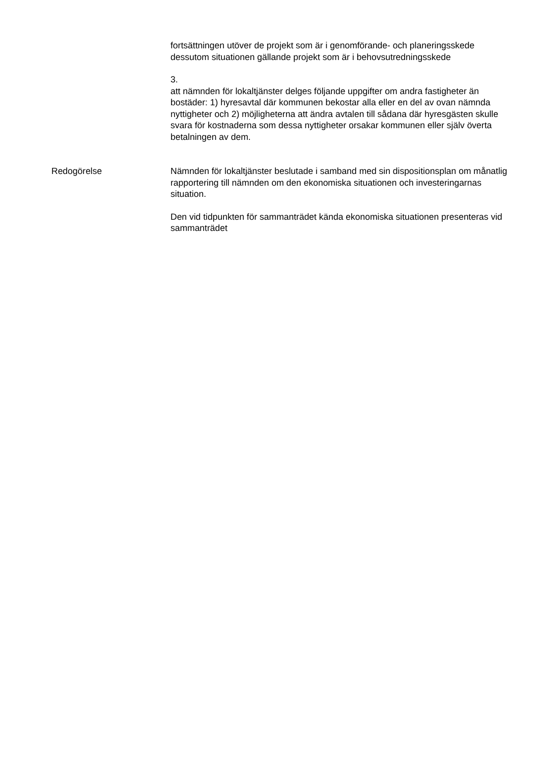fortsättningen utöver de projekt som är i genomförande- och planeringsskede dessutom situationen gällande projekt som är i behovsutredningsskede
3.
att nämnden för lokaltjänster delges följande uppgifter om andra fastigheter än bostäder: 1) hyresavtal där kommunen bekostar alla eller en del av ovan nämnda nyttigheter och 2) möjligheterna att ändra avtalen till sådana där hyresgästen skulle svara för kostnaderna som dessa nyttigheter orsakar kommunen eller själv överta betalningen av dem.
Redogörelse Nämnden för lokaltjänster beslutade i samband med sin dispositionsplan om månatlig rapportering till nämnden om den ekonomiska situationen och investeringarnas situation.
Den vid tidpunkten för sammanträdet kända ekonomiska situationen presenteras vid sammanträdet